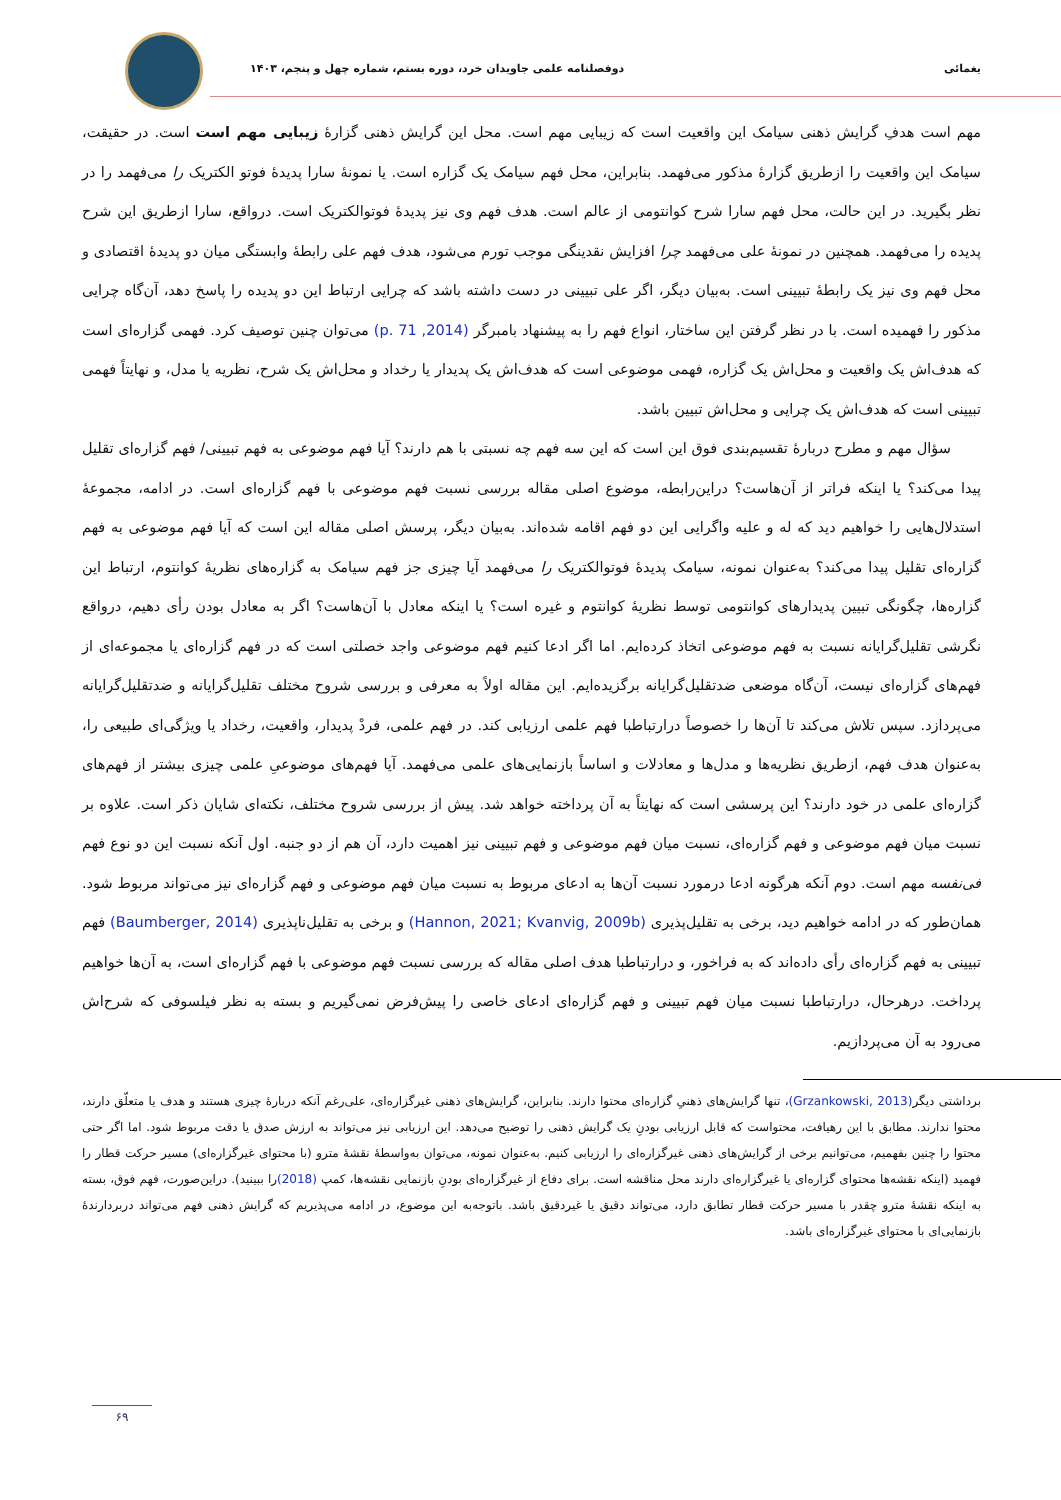یغمائی دوفصلنامه علمی جاویدان خرد، دوره بستم، شماره چهل و پنجم، ۱۴۰۳
مهم است هدفِ گرایش ذهنی سیامک این واقعیت است که زیبایی مهم است. محل این گرایش ذهنی گزارهٔ زیبایی مهم است است. در حقیقت، سیامک این واقعیت را ازطریق گزارهٔ مذکور می‌فهمد. بنابراین، محل فهم سیامک یک گزاره است. یا نمونهٔ سارا پدیدهٔ فوتو الکتریک را می‌فهمد را در نظر بگیرید. در این حالت، محل فهم سارا شرح کوانتومی از عالم است. هدف فهم وی نیز پدیدهٔ فوتوالکتریک است. درواقع، سارا ازطریق این شرح پدیده را می‌فهمد. همچنین در نمونهٔ علی می‌فهمد چرا افزایش نقدینگی موجب تورم می‌شود، هدف فهم علی رابطهٔ وابستگی میان دو پدیدهٔ اقتصادی و محل فهم وی نیز یک رابطهٔ تبیینی است. به‌بیان دیگر، اگر علی تبیینی در دست داشته باشد که چرایی ارتباط این دو پدیده را پاسخ دهد، آن‌گاه چرایی مذکور را فهمیده است. با در نظر گرفتن این ساختار، انواع فهم را به پیشنهاد بامبرگر (2014, p. 71) می‌توان چنین توصیف کرد. فهمی گزاره‌ای است که هدف‌اش یک واقعیت و محل‌اش یک گزاره، فهمی موضوعی است که هدف‌اش یک پدیدار یا رخداد و محل‌اش یک شرح، نظریه یا مدل، و نهایتاً فهمی تبیینی است که هدف‌اش یک چرایی و محل‌اش تبیین باشد.
سؤال مهم و مطرح دربارهٔ تقسیم‌بندی فوق این است که این سه فهم چه نسبتی با هم دارند؟ آیا فهم موضوعی به فهم تبیینی/ فهم گزاره‌ای تقلیل پیدا می‌کند؟ یا اینکه فراتر از آن‌هاست؟ دراین‌رابطه، موضوع اصلی مقاله بررسی نسبت فهم موضوعی با فهم گزاره‌ای است. در ادامه، مجموعهٔ استدلال‌هایی را خواهیم دید که له و علیه واگرایی این دو فهم اقامه شده‌اند. به‌بیان دیگر، پرسش اصلی مقاله این است که آیا فهم موضوعی به فهم گزاره‌ای تقلیل پیدا می‌کند؟ به‌عنوان نمونه، سیامک پدیدهٔ فوتوالکتریک را می‌فهمد آیا چیزی جز فهم سیامک به گزاره‌های نظریهٔ کوانتوم، ارتباط این گزاره‌ها، چگونگی تبیین پدیدارهای کوانتومی توسط نظریهٔ کوانتوم و غیره است؟ یا اینکه معادل با آن‌هاست؟ اگر به معادل بودن رأی دهیم، درواقع نگرشی تقلیل‌گرایانه نسبت به فهم موضوعی اتخاذ کرده‌ایم. اما اگر ادعا کنیم فهم موضوعی واجد خصلتی است که در فهم گزاره‌ای یا مجموعه‌ای از فهم‌های گزاره‌ای نیست، آن‌گاه موضعی ضدتقلیل‌گرایانه برگزیده‌ایم. این مقاله اولاً به معرفی و بررسی شروح مختلف تقلیل‌گرایانه و ضدتقلیل‌گرایانه می‌پردازد. سپس تلاش می‌کند تا آن‌ها را خصوصاً درارتباطبا فهم علمی ارزیابی کند. در فهم علمی، فردْ پدیدار، واقعیت، رخداد یا ویژگی‌ای طبیعی را، به‌عنوان هدف فهم، ازطریق نظریه‌ها و مدل‌ها و معادلات و اساساً بازنمایی‌های علمی می‌فهمد. آیا فهم‌های موضوعیِ علمی چیزی بیشتر از فهم‌های گزاره‌ای علمی در خود دارند؟ این پرسشی است که نهایتاً به آن پرداخته خواهد شد. پیش از بررسی شروح مختلف، نکته‌ای شایان ذکر است. علاوه بر نسبت میان فهم موضوعی و فهم گزاره‌ای، نسبت میان فهم موضوعی و فهم تبیینی نیز اهمیت دارد، آن هم از دو جنبه. اول آنکه نسبت این دو نوع فهم فی‌نفسه مهم است. دوم آنکه هرگونه ادعا درمورد نسبت آن‌ها به ادعای مربوط به نسبت میان فهم موضوعی و فهم گزاره‌ای نیز می‌تواند مربوط شود. همان‌طور که در ادامه خواهیم دید، برخی به تقلیل‌پذیری (Hannon, 2021; Kvanvig, 2009b) و برخی به تقلیل‌ناپذیری (Baumberger, 2014) فهم تبیینی به فهم گزاره‌ای رأی داده‌اند که به فراخور، و درارتباطبا هدف اصلی مقاله که بررسی نسبت فهم موضوعی با فهم گزاره‌ای است، به آن‌ها خواهیم پرداخت. درهرحال، درارتباطبا نسبت میان فهم تبیینی و فهم گزاره‌ای ادعای خاصی را پیش‌فرض نمی‌گیریم و بسته به نظر فیلسوفی که شرح‌اش می‌رود به آن می‌پردازیم.
برداشتی دیگر(Grzankowski, 2013)، تنها گرایش‌های ذهنیِ گزاره‌ای محتوا دارند. بنابراین، گرایش‌های ذهنی غیرگزاره‌ای، علی‌رغم آنکه دربارهٔ چیزی هستند و هدف یا متعلّق دارند، محتوا ندارند. مطابق با این رهیافت، محتواست که قابل ارزیابی بودنِ یک گرایش ذهنی را توضیح می‌دهد. این ارزیابی نیز می‌تواند به ارزش صدق یا دقت مربوط شود. اما اگر حتی محتوا را چنین بفهمیم، می‌توانیم برخی از گرایش‌های ذهنی غیرگزاره‌ای را ارزیابی کنیم. به‌عنوان نمونه، می‌توان به‌واسطهٔ نقشهٔ مترو (با محتوای غیرگزاره‌ای) مسیر حرکت قطار را فهمید (اینکه نقشه‌ها محتوای گزاره‌ای یا غیرگزاره‌ای دارند محل مناقشه است. برای دفاع از غیرگزاره‌ای بودنِ بازنمایی نقشه‌ها، کمپ (2018) را ببینید). دراین‌صورت، فهم فوق، بسته به اینکه نقشهٔ مترو چقدر با مسیر حرکت قطار تطابق دارد، می‌تواند دقیق یا غیردقیق باشد. باتوجه‌به این موضوع، در ادامه می‌پذیریم که گرایش ذهنی فهم می‌تواند دربردارندهٔ بازنمایی‌ای با محتوای غیرگزاره‌ای باشد.
۶۹